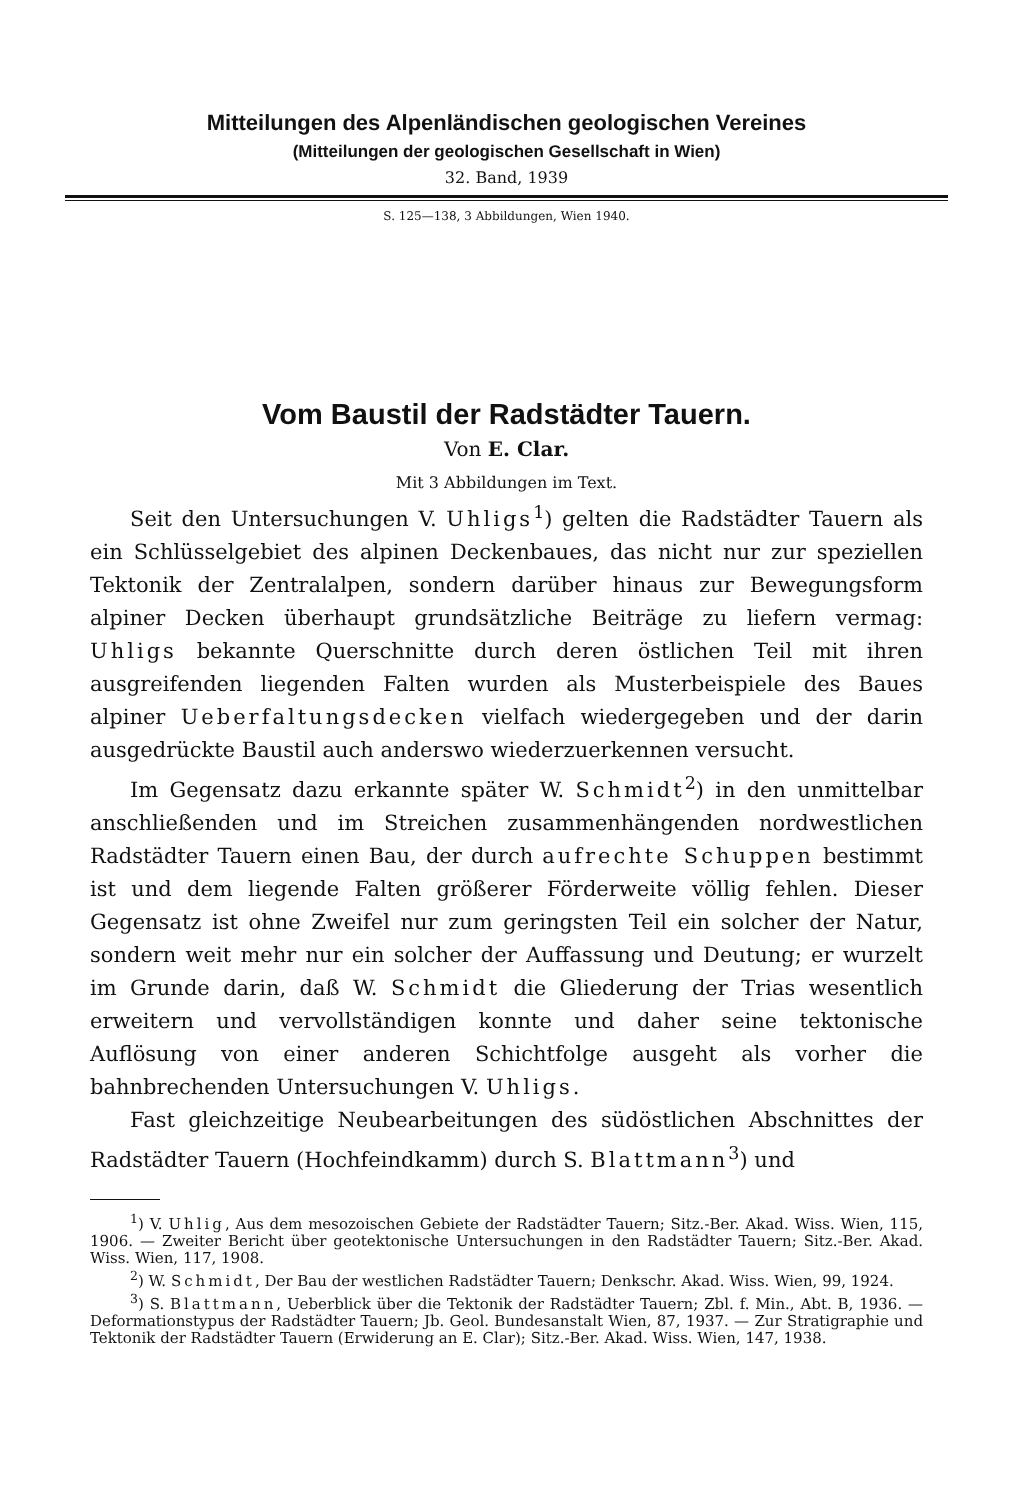Mitteilungen des Alpenländischen geologischen Vereines
(Mitteilungen der geologischen Gesellschaft in Wien)
32. Band, 1939
S. 125—138, 3 Abbildungen, Wien 1940.
Vom Baustil der Radstädter Tauern.
Von E. Clar.
Mit 3 Abbildungen im Text.
Seit den Untersuchungen V. Uhligs<sup>1</sup>) gelten die Radstädter Tauern als ein Schlüsselgebiet des alpinen Deckenbaues, das nicht nur zur speziellen Tektonik der Zentralalpen, sondern darüber hinaus zur Bewegungsform alpiner Decken überhaupt grundsätzliche Beiträge zu liefern vermag: Uhligs bekannte Querschnitte durch deren östlichen Teil mit ihren ausgreifenden liegenden Falten wurden als Musterbeispiele des Baues alpiner Ueberfaltungsdecken vielfach wiedergegeben und der darin ausgedrückte Baustil auch anderswo wiederzuerkennen versucht.
Im Gegensatz dazu erkannte später W. Schmidt<sup>2</sup>) in den unmittelbar anschließenden und im Streichen zusammenhängenden nordwestlichen Radstädter Tauern einen Bau, der durch aufrechte Schuppen bestimmt ist und dem liegende Falten größerer Förderweite völlig fehlen. Dieser Gegensatz ist ohne Zweifel nur zum geringsten Teil ein solcher der Natur, sondern weit mehr nur ein solcher der Auffassung und Deutung; er wurzelt im Grunde darin, daß W. Schmidt die Gliederung der Trias wesentlich erweitern und vervollständigen konnte und daher seine tektonische Auflösung von einer anderen Schichtfolge ausgeht als vorher die bahnbrechenden Untersuchungen V. Uhligs.
Fast gleichzeitige Neubearbeitungen des südöstlichen Abschnittes der Radstädter Tauern (Hochfeindkamm) durch S. Blattmann<sup>3</sup>) und
<sup>1</sup>) V. Uhlig, Aus dem mesozoischen Gebiete der Radstädter Tauern; Sitz.-Ber. Akad. Wiss. Wien, 115, 1906. — Zweiter Bericht über geotektonische Untersuchungen in den Radstädter Tauern; Sitz.-Ber. Akad. Wiss. Wien, 117, 1908.
<sup>2</sup>) W. Schmidt, Der Bau der westlichen Radstädter Tauern; Denkschr. Akad. Wiss. Wien, 99, 1924.
<sup>3</sup>) S. Blattmann, Ueberblick über die Tektonik der Radstädter Tauern; Zbl. f. Min., Abt. B, 1936. — Deformationstypus der Radstädter Tauern; Jb. Geol. Bundesanstalt Wien, 87, 1937. — Zur Stratigraphie und Tektonik der Radstädter Tauern (Erwiderung an E. Clar); Sitz.-Ber. Akad. Wiss. Wien, 147, 1938.